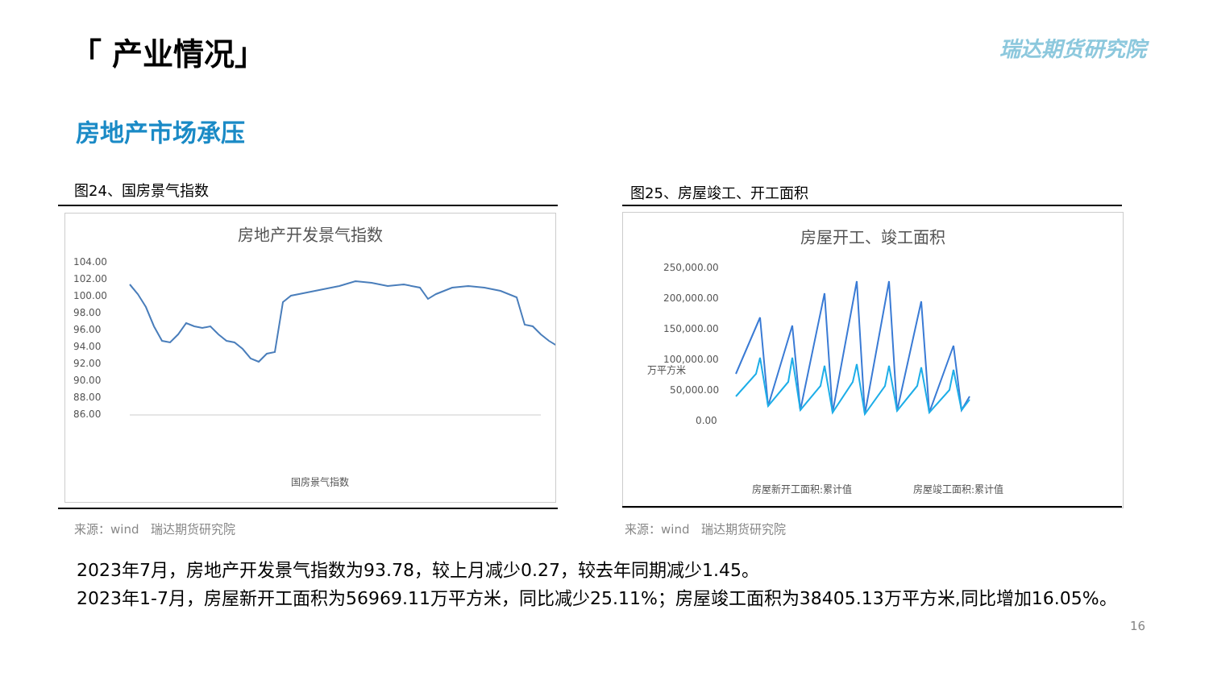「 产业情况」 瑞达期货研究院
房地产市场承压
图24、国房景气指数
房地产开发景气指数
104.00
102.00
100.00
98.00
96.00
94.00
92.00
90.00
88.00
86.00
国房景气指数
来源：wind　瑞达期货研究院
图25、房屋竣工、开工面积
房屋开工、竣工面积
250,000.00
200,000.00
150,000.00
100,000.00
50,000.00
0.00
万平方米
房屋新开工面积:累计值
房屋竣工面积:累计值
来源：wind　瑞达期货研究院
2023年7月，房地产开发景气指数为93.78，较上月减少0.27，较去年同期减少1.45。
2023年1-7月，房屋新开工面积为56969.11万平方米，同比减少25.11%；房屋竣工面积为38405.13万平方米,同比增加16.05%。
16